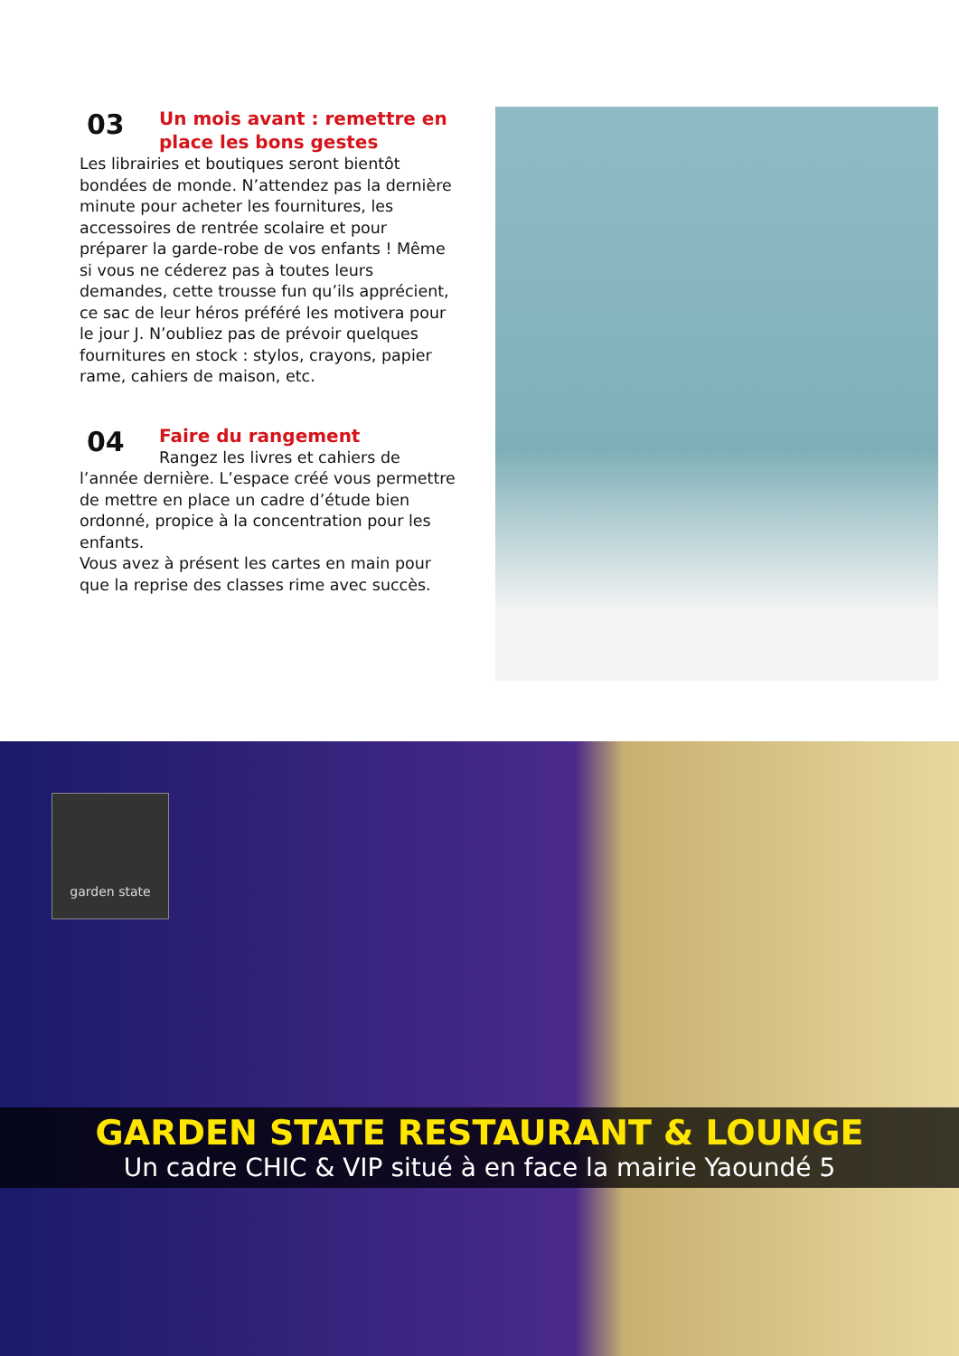03
Un mois avant : remettre en place les bons gestes
Les librairies et boutiques seront bientôt bondées de monde. N’attendez pas la dernière minute pour acheter les fournitures, les accessoires de rentrée scolaire et pour préparer la garde-robe de vos enfants ! Même si vous ne céderez pas à toutes leurs demandes, cette trousse fun qu’ils apprécient, ce sac de leur héros préféré les motivera pour le jour J. N’oubliez pas de prévoir quelques fournitures en stock : stylos, crayons, papier rame, cahiers de maison, etc.
04
Faire du rangement
Rangez les livres et cahiers de l’année dernière. L’espace créé vous permettre de mettre en place un cadre d’étude bien ordonné, propice à la concentration pour les enfants.
Vous avez à présent les cartes en main pour que la reprise des classes rime avec succès.
garden state
GARDEN STATE RESTAURANT & LOUNGE
Un cadre CHIC & VIP situé à en face la mairie Yaoundé 5